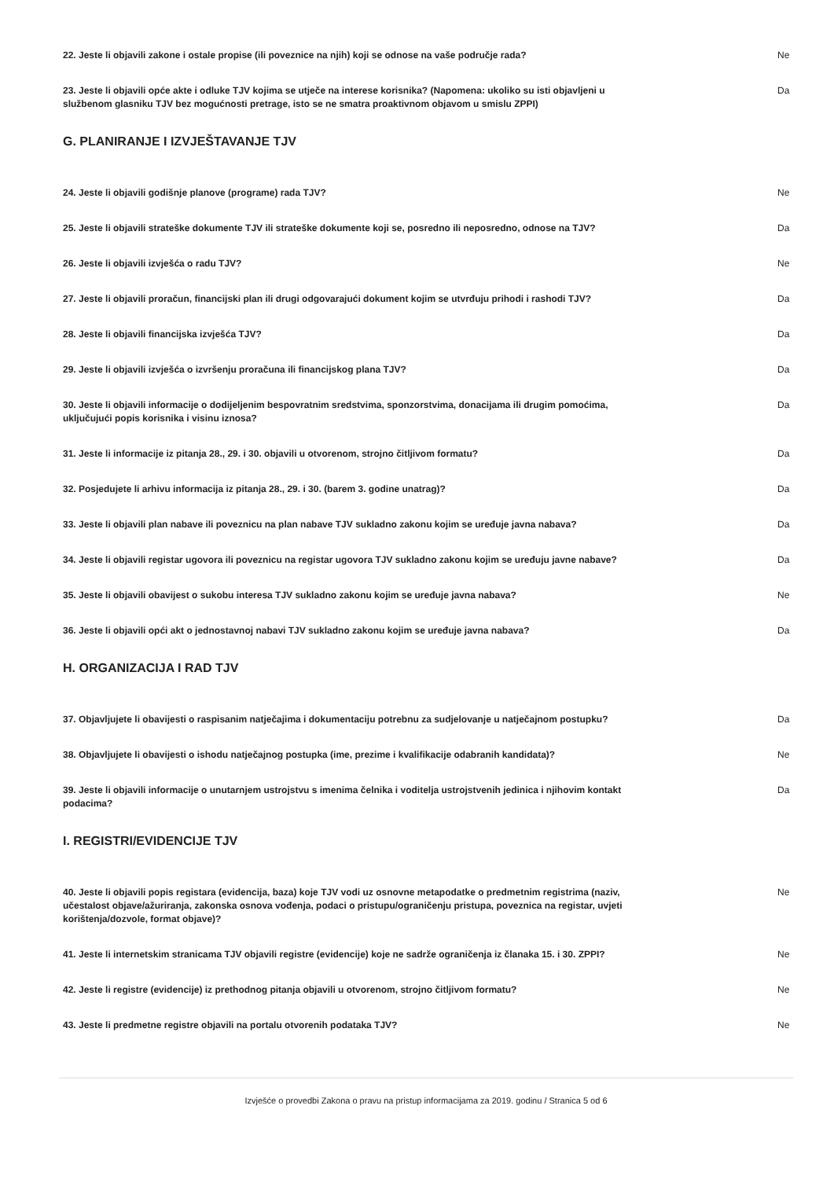22. Jeste li objavili zakone i ostale propise (ili poveznice na njih) koji se odnose na vaše područje rada? Ne
23. Jeste li objavili opće akte i odluke TJV kojima se utječe na interese korisnika? (Napomena: ukoliko su isti objavljeni u službenom glasniku TJV bez mogućnosti pretrage, isto se ne smatra proaktivnom objavom u smislu ZPPI) Da
G. PLANIRANJE I IZVJEŠTAVANJE TJV
24. Jeste li objavili godišnje planove (programe) rada TJV? Ne
25. Jeste li objavili strateške dokumente TJV ili strateške dokumente koji se, posredno ili neposredno, odnose na TJV? Da
26. Jeste li objavili izvješća o radu TJV? Ne
27. Jeste li objavili proračun, financijski plan ili drugi odgovarajući dokument kojim se utvrđuju prihodi i rashodi TJV? Da
28. Jeste li objavili financijska izvješća TJV? Da
29. Jeste li objavili izvješća o izvršenju proračuna ili financijskog plana TJV? Da
30. Jeste li objavili informacije o dodijeljenim bespovratnim sredstvima, sponzorstvima, donacijama ili drugim pomoćima, uključujući popis korisnika i visinu iznosa? Da
31. Jeste li informacije iz pitanja 28., 29. i 30. objavili u otvorenom, strojno čitljivom formatu? Da
32. Posjedujete li arhivu informacija iz pitanja 28., 29. i 30. (barem 3. godine unatrag)? Da
33. Jeste li objavili plan nabave ili poveznicu na plan nabave TJV sukladno zakonu kojim se uređuje javna nabava? Da
34. Jeste li objavili registar ugovora ili poveznicu na registar ugovora TJV sukladno zakonu kojim se uređuju javne nabave? Da
35. Jeste li objavili obavijest o sukobu interesa TJV sukladno zakonu kojim se uređuje javna nabava? Ne
36. Jeste li objavili opći akt o jednostavnoj nabavi TJV sukladno zakonu kojim se uređuje javna nabava? Da
H. ORGANIZACIJA I RAD TJV
37. Objavljujete li obavijesti o raspisanim natječajima i dokumentaciju potrebnu za sudjelovanje u natječajnom postupku? Da
38. Objavljujete li obavijesti o ishodu natječajnog postupka (ime, prezime i kvalifikacije odabranih kandidata)? Ne
39. Jeste li objavili informacije o unutarnjem ustrojstvu s imenima čelnika i voditelja ustrojstvenih jedinica i njihovim kontakt podacima? Da
I. REGISTRI/EVIDENCIJE TJV
40. Jeste li objavili popis registara (evidencija, baza) koje TJV vodi uz osnovne metapodatke o predmetnim registrima (naziv, učestalost objave/ažuriranja, zakonska osnova vođenja, podaci o pristupu/ograničenju pristupa, poveznica na registar, uvjeti korištenja/dozvole, format objave)? Ne
41. Jeste li internetskim stranicama TJV objavili registre (evidencije) koje ne sadrže ograničenja iz članaka 15. i 30. ZPPI? Ne
42. Jeste li registre (evidencije) iz prethodnog pitanja objavili u otvorenom, strojno čitljivom formatu? Ne
43. Jeste li predmetne registre objavili na portalu otvorenih podataka TJV? Ne
Izvješće o provedbi Zakona o pravu na pristup informacijama za 2019. godinu / Stranica 5 od 6